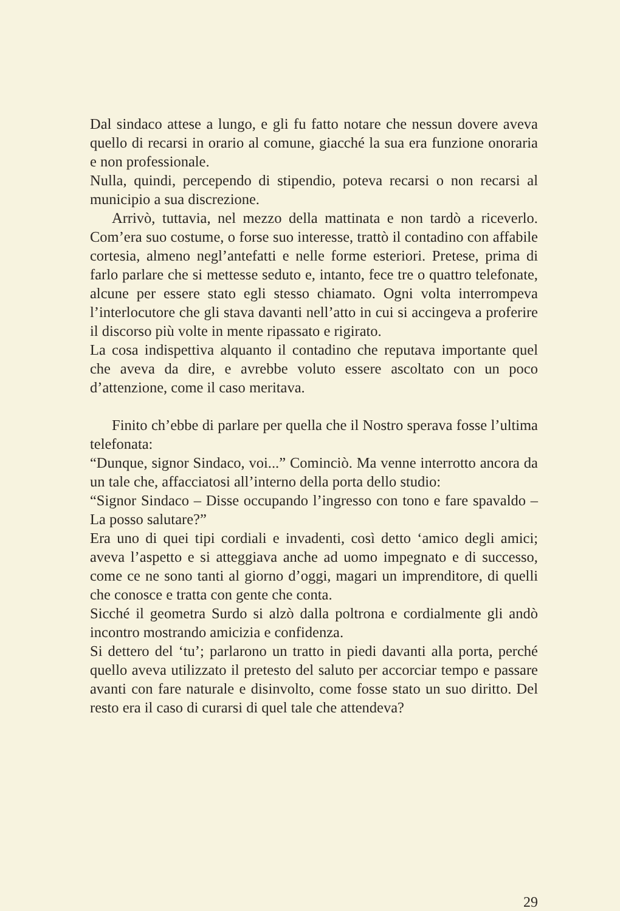Dal sindaco attese a lungo, e gli fu fatto notare che nessun dovere aveva quello di recarsi in orario al comune, giacché la sua era funzione onoraria e non professionale.
Nulla, quindi, percependo di stipendio, poteva recarsi o non recarsi al municipio a sua discrezione.
Arrivò, tuttavia, nel mezzo della mattinata e non tardò a riceverlo. Com’era suo costume, o forse suo interesse, trattò il contadino con affabile cortesia, almeno negl’antefatti e nelle forme esteriori. Pretese, prima di farlo parlare che si mettesse seduto e, intanto, fece tre o quattro telefonate, alcune per essere stato egli stesso chiamato. Ogni volta interrompeva l’interlocutore che gli stava davanti nell’atto in cui si accingeva a proferire il discorso più volte in mente ripassato e rigirato.
La cosa indispettiva alquanto il contadino che reputava importante quel che aveva da dire, e avrebbe voluto essere ascoltato con un poco d’attenzione, come il caso meritava.
Finito ch’ebbe di parlare per quella che il Nostro sperava fosse l’ultima telefonata:
“Dunque, signor Sindaco, voi...” Cominciò. Ma venne interrotto ancora da un tale che, affacciatosi all’interno della porta dello studio:
“Signor Sindaco – Disse occupando l’ingresso con tono e fare spavaldo – La posso salutare?”
Era uno di quei tipi cordiali e invadenti, così detto ‘amico degli amici; aveva l’aspetto e si atteggiava anche ad uomo impegnato e di successo, come ce ne sono tanti al giorno d’oggi, magari un imprenditore, di quelli che conosce e tratta con gente che conta.
Sicché il geometra Surdo si alzò dalla poltrona e cordialmente gli andò incontro mostrando amicizia e confidenza.
Si dettero del ‘tu’; parlarono un tratto in piedi davanti alla porta, perché quello aveva utilizzato il pretesto del saluto per accorciar tempo e passare avanti con fare naturale e disinvolto, come fosse stato un suo diritto. Del resto era il caso di curarsi di quel tale che attendeva?
29